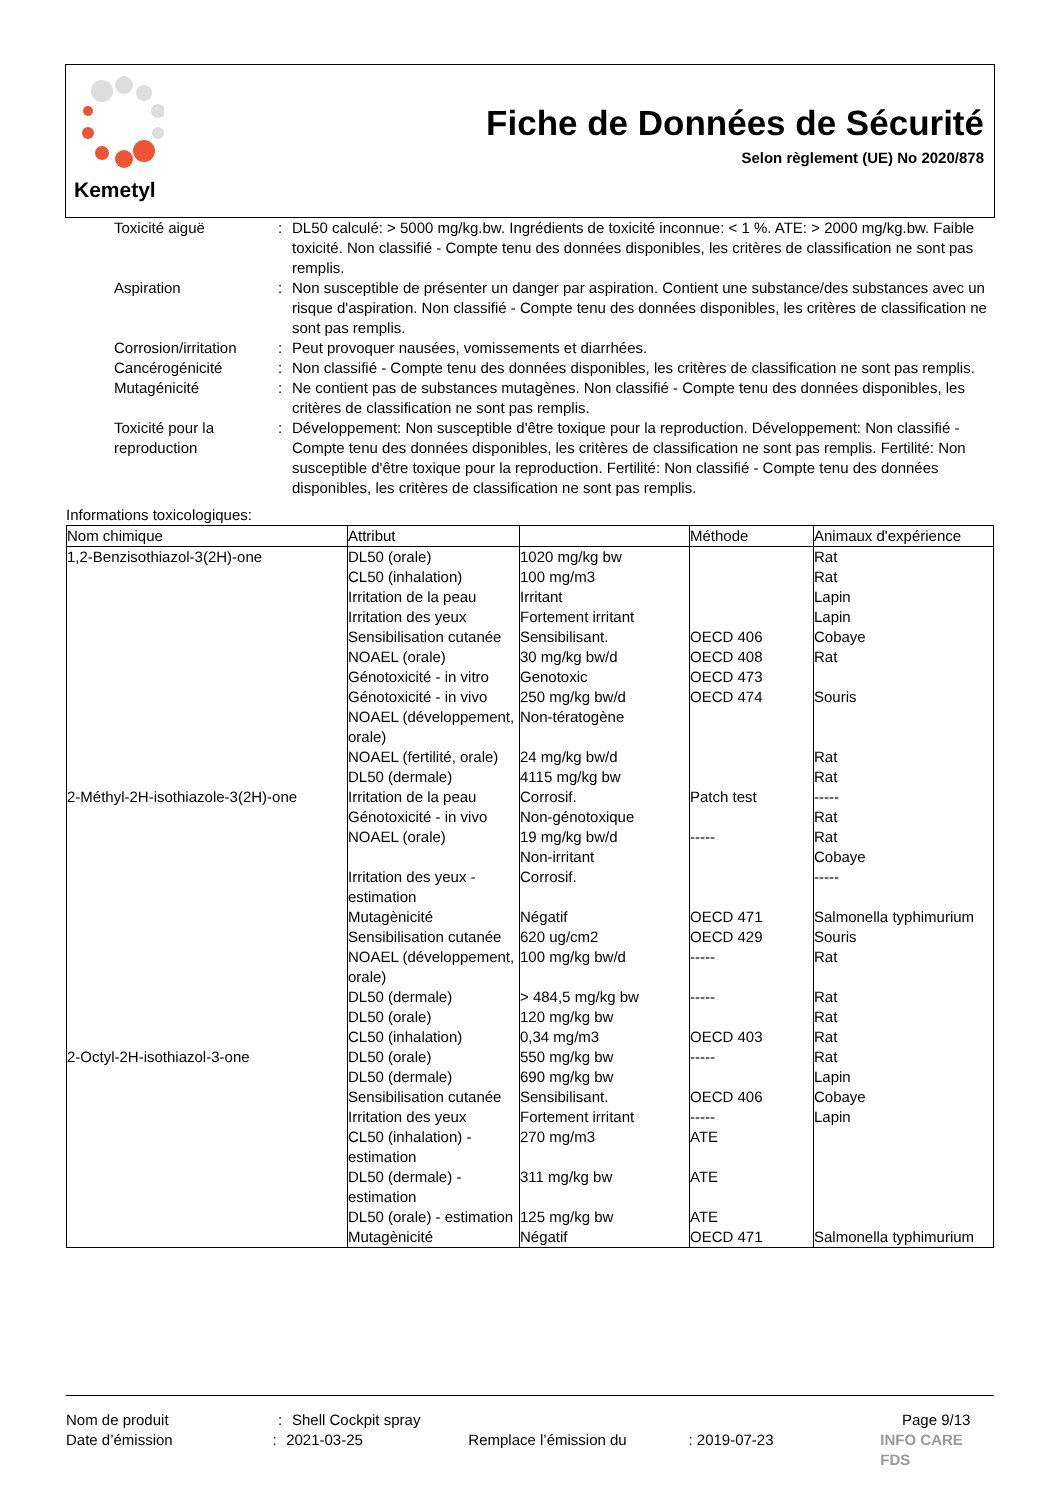Kemetyl
Fiche de Données de Sécurité
Selon règlement (UE) No 2020/878
Toxicité aiguë : DL50 calculé: > 5000 mg/kg.bw. Ingrédients de toxicité inconnue: < 1 %. ATE: > 2000 mg/kg.bw. Faible toxicité. Non classifié - Compte tenu des données disponibles, les critères de classification ne sont pas remplis.
Aspiration : Non susceptible de présenter un danger par aspiration. Contient une substance/des substances avec un risque d'aspiration. Non classifié - Compte tenu des données disponibles, les critères de classification ne sont pas remplis.
Corrosion/irritation
: Peut provoquer nausées, vomissements et diarrhées.
Cancérogénicité : Non classifié - Compte tenu des données disponibles, les critères de classification ne sont pas remplis.
Mutagénicité : Ne contient pas de substances mutagènes. Non classifié - Compte tenu des données disponibles, les critères de classification ne sont pas remplis.
Toxicité pour la reproduction
: Développement: Non susceptible d'être toxique pour la reproduction. Développement: Non classifié - Compte tenu des données disponibles, les critères de classification ne sont pas remplis. Fertilité: Non susceptible d'être toxique pour la reproduction. Fertilité: Non classifié - Compte tenu des données disponibles, les critères de classification ne sont pas remplis.
Informations toxicologiques:
| Nom chimique | Attribut | | Méthode | Animaux d'expérience |
| --- | --- | --- | --- | --- |
| 1,2-Benzisothiazol-3(2H)-one | DL50 (orale) | 1020 mg/kg bw | | Rat |
| | CL50 (inhalation) | 100 mg/m3 | | Rat |
| | Irritation de la peau | Irritant | | Lapin |
| | Irritation des yeux | Fortement irritant | | Lapin |
| | Sensibilisation cutanée | Sensibilisant. | OECD 406 | Cobaye |
| | NOAEL (orale) | 30 mg/kg bw/d | OECD 408 | Rat |
| | Génotoxicité - in vitro | Genotoxic | OECD 473 | |
| | Génotoxicité - in vivo | 250 mg/kg bw/d | OECD 474 | Souris |
| | NOAEL (développement, orale) | Non-tératogène | | |
| | NOAEL (fertilité, orale) | 24 mg/kg bw/d | | Rat |
| | DL50 (dermale) | 4115 mg/kg bw | | Rat |
| 2-Méthyl-2H-isothiazole-3(2H)-one | Irritation de la peau | Corrosif. | Patch test | ----- |
| | Génotoxicité - in vivo | Non-génotoxique | | Rat |
| | NOAEL (orale) | 19 mg/kg bw/d | ----- | Rat |
| | | Non-irritant | | Cobaye |
| | Irritation des yeux - estimation | Corrosif. | | ----- |
| | Mutagènicité | Négatif | OECD 471 | Salmonella typhimurium |
| | Sensibilisation cutanée | 620 ug/cm2 | OECD 429 | Souris |
| | NOAEL (développement, orale) | 100 mg/kg bw/d | ----- | Rat |
| | DL50 (dermale) | > 484,5 mg/kg bw | ----- | Rat |
| | DL50 (orale) | 120 mg/kg bw | | Rat |
| | CL50 (inhalation) | 0,34 mg/m3 | OECD 403 | Rat |
| 2-Octyl-2H-isothiazol-3-one | DL50 (orale) | 550 mg/kg bw | ----- | Rat |
| | DL50 (dermale) | 690 mg/kg bw | | Lapin |
| | Sensibilisation cutanée | Sensibilisant. | OECD 406 | Cobaye |
| | Irritation des yeux | Fortement irritant | ----- | Lapin |
| | CL50 (inhalation) - estimation | 270 mg/m3 | ATE | |
| | DL50 (dermale) - estimation | 311 mg/kg bw | ATE | |
| | DL50 (orale) - estimation | 125 mg/kg bw | ATE | |
| | Mutagènicité | Négatif | OECD 471 | Salmonella typhimurium |
Nom de produit : Shell Cockpit spray Page 9/13
Date d’émission : 2021-03-25 Remplace l’émission du : 2019-07-23 INFO CARE FDS